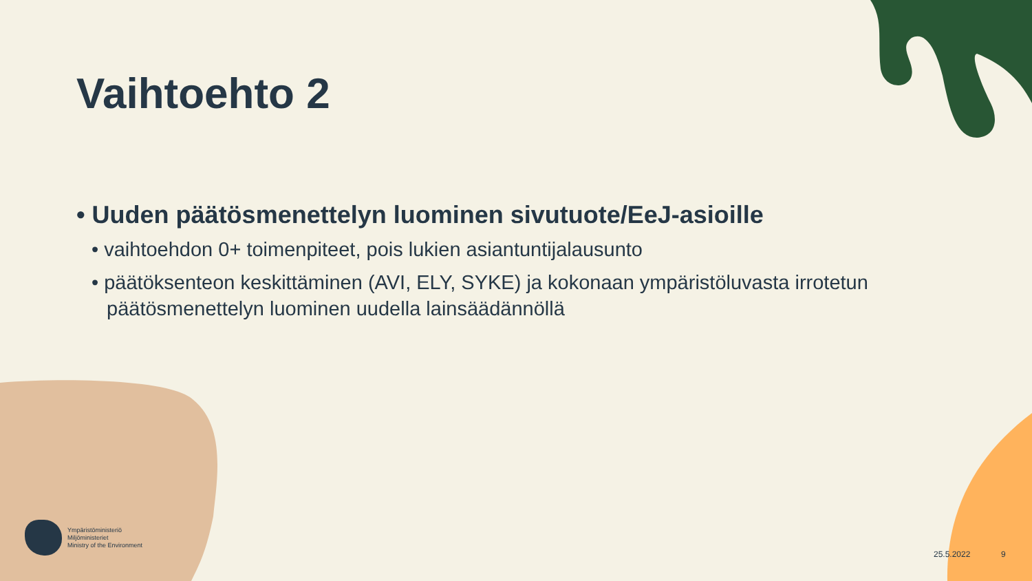Vaihtoehto 2
• Uuden päätösmenettelyn luominen sivutuote/EeJ-asioille
• vaihtoehdon 0+ toimenpiteet, pois lukien asiantuntijalausunto
• päätöksenteon keskittäminen (AVI, ELY, SYKE) ja kokonaan ympäristöluvasta irrotetun päätösmenettelyn luominen uudella lainsäädännöllä
Ympäristöministeriö
Miljöministeriet
Ministry of the Environment
25.5.2022 9